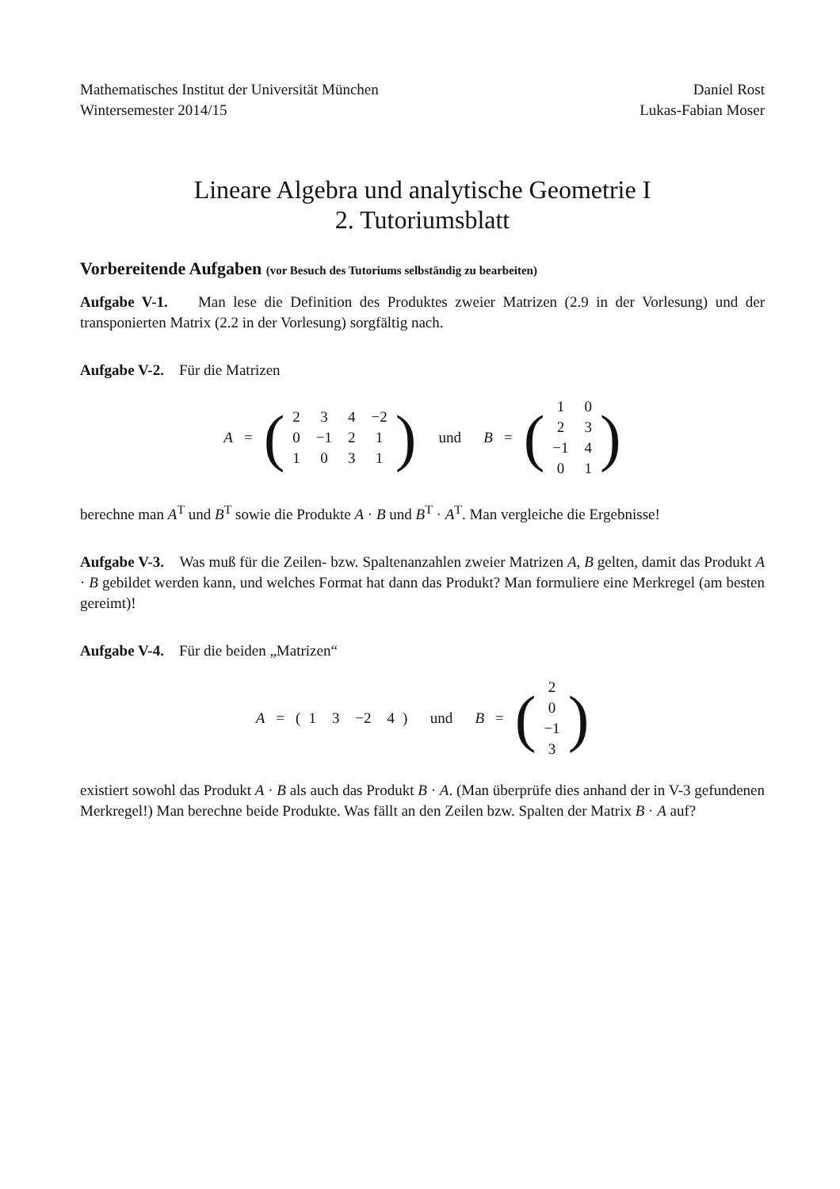Mathematisches Institut der Universität München
Wintersemester 2014/15
Daniel Rost
Lukas-Fabian Moser
Lineare Algebra und analytische Geometrie I
2. Tutoriumsblatt
Vorbereitende Aufgaben (vor Besuch des Tutoriums selbständig zu bearbeiten)
Aufgabe V-1. Man lese die Definition des Produktes zweier Matrizen (2.9 in der Vorlesung) und der transponierten Matrix (2.2 in der Vorlesung) sorgfältig nach.
Aufgabe V-2. Für die Matrizen
A = (
| 2 | 3 | 4 | −2 |
| 0 | −1 | 2 | 1 |
| 1 | 0 | 3 | 1 |
) und B = (
| 1 | 0 |
| 2 | 3 |
| −1 | 4 |
| 0 | 1 |
)
berechne man A<sup>T</sup> und B<sup>T</sup> sowie die Produkte A · B und B<sup>T</sup> · A<sup>T</sup>. Man vergleiche die Ergebnisse!
Aufgabe V-3. Was muß für die Zeilen- bzw. Spaltenanzahlen zweier Matrizen A, B gelten, damit das Produkt A · B gebildet werden kann, und welches Format hat dann das Produkt? Man formuliere eine Merkregel (am besten gereimt)!
Aufgabe V-4. Für die beiden „Matrizen“
A = (
| 1 | 3 | −2 | 4 |
) und B = (
| 2 |
| 0 |
| −1 |
| 3 |
)
existiert sowohl das Produkt A · B als auch das Produkt B · A. (Man überprüfe dies anhand der in V-3 gefundenen Merkregel!) Man berechne beide Produkte. Was fällt an den Zeilen bzw. Spalten der Matrix B · A auf?